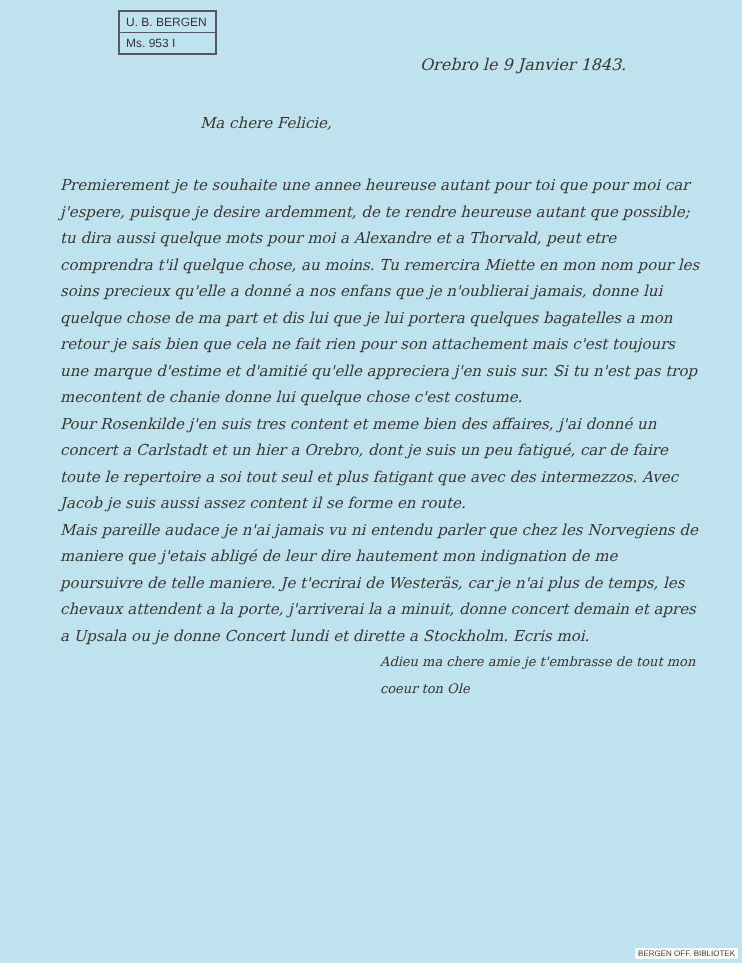U. B. BERGEN
Ms. 953 I
Orebro le 9 Janvier 1843.
Ma chere Felicie,
Premierement je te souhaite une annee heureuse autant pour toi que pour moi car j'espere, puisque je desire ardemment, de te rendre heureuse autant que possible; tu dira aussi quelque mots pour moi a Alexandre et a Thorvald, peut etre comprendra t'il quelque chose, au moins. Tu remercira Miette en mon nom pour les soins precieux qu'elle a donné a nos enfans que je n'oublierai jamais, donne lui quelque chose de ma part et dis lui que je lui portera quelques bagatelles a mon retour je sais bien que cela ne fait rien pour son attachement mais c'est toujours une marque d'estime et d'amitié qu'elle appreciera j'en suis sur. Si tu n'est pas trop mecontent de chanie donne lui quelque chose c'est costume.
Pour Rosenkilde j'en suis tres content et meme bien des affaires, j'ai donné un concert a Carlstadt et un hier a Orebro, dont je suis un peu fatigué, car de faire toute le repertoire a soi tout seul et plus fatigant que avec des intermezzos. Avec Jacob je suis aussi assez content il se forme en route.
Mais pareille audace je n'ai jamais vu ni entendu parler que chez les Norvegiens de maniere que j'etais abligé de leur dire hautement mon indignation de me poursuivre de telle maniere. Je t'ecrirai de Westeräs, car je n'ai plus de temps, les chevaux attendent a la porte, j'arriverai la a minuit, donne concert demain et apres a Upsala ou je donne Concert lundi et dirette a Stockholm. Ecris moi.
Adieu ma chere amie je t'embrasse de tout mon coeur ton Ole
BERGEN OFF. BIBLIOTEK